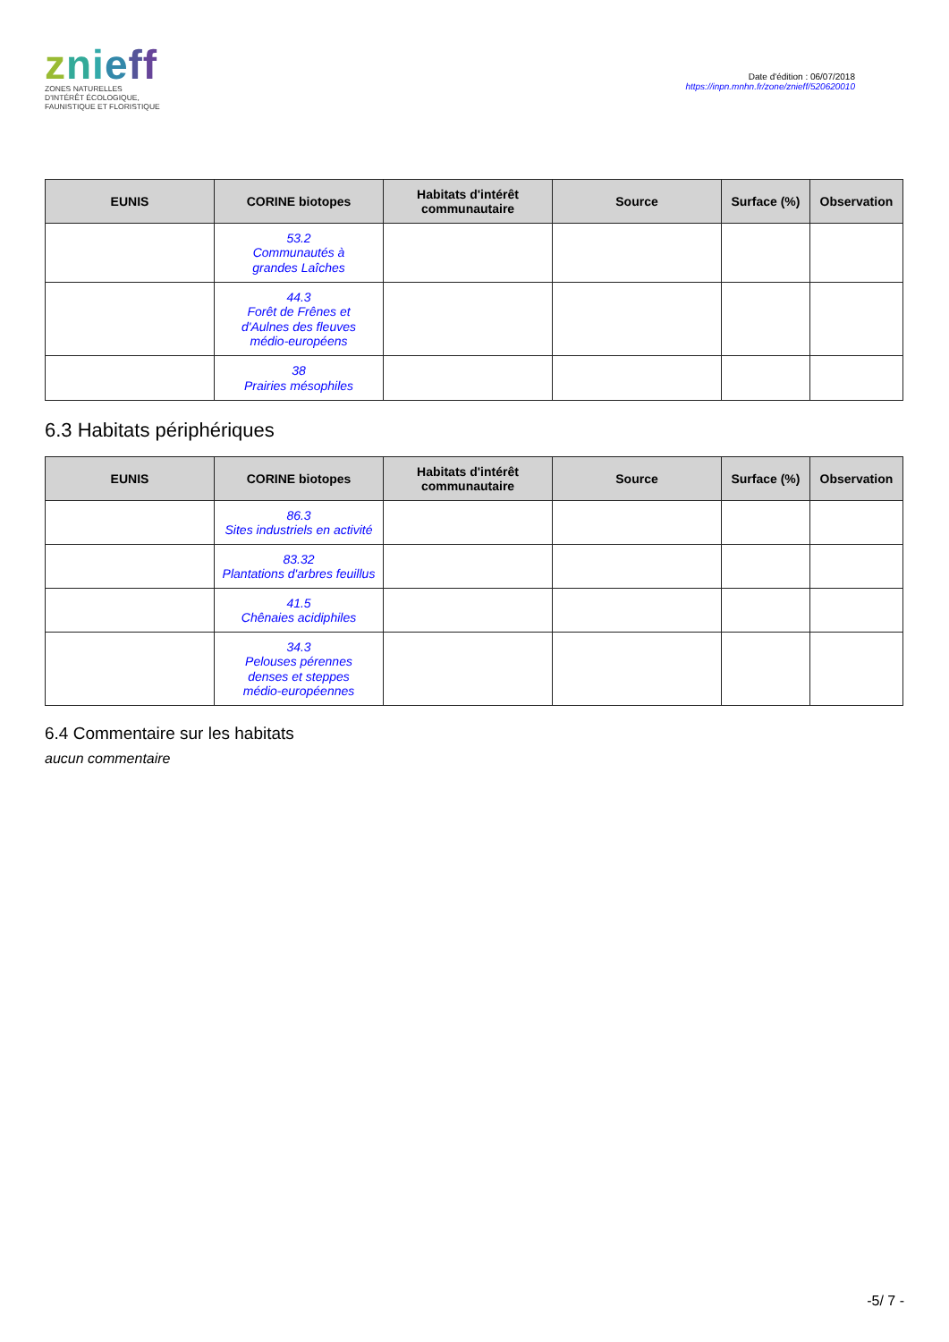znieff
ZONES NATURELLES
D'INTÉRÊT ÉCOLOGIQUE,
FAUNISTIQUE ET FLORISTIQUE
Date d'édition : 06/07/2018
https://inpn.mnhn.fr/zone/znieff/520620010
| EUNIS | CORINE biotopes | Habitats d'intérêt communautaire | Source | Surface (%) | Observation |
| --- | --- | --- | --- | --- | --- |
| | 53.2 Communautés à grandes Laîches | | | | |
| | 44.3 Forêt de Frênes et d'Aulnes des fleuves médio-européens | | | | |
| | 38 Prairies mésophiles | | | | |
6.3 Habitats périphériques
| EUNIS | CORINE biotopes | Habitats d'intérêt communautaire | Source | Surface (%) | Observation |
| --- | --- | --- | --- | --- | --- |
| | 86.3 Sites industriels en activité | | | | |
| | 83.32 Plantations d'arbres feuillus | | | | |
| | 41.5 Chênaies acidiphiles | | | | |
| | 34.3 Pelouses pérennes denses et steppes médio-européennes | | | | |
6.4 Commentaire sur les habitats
aucun commentaire
-5/ 7 -